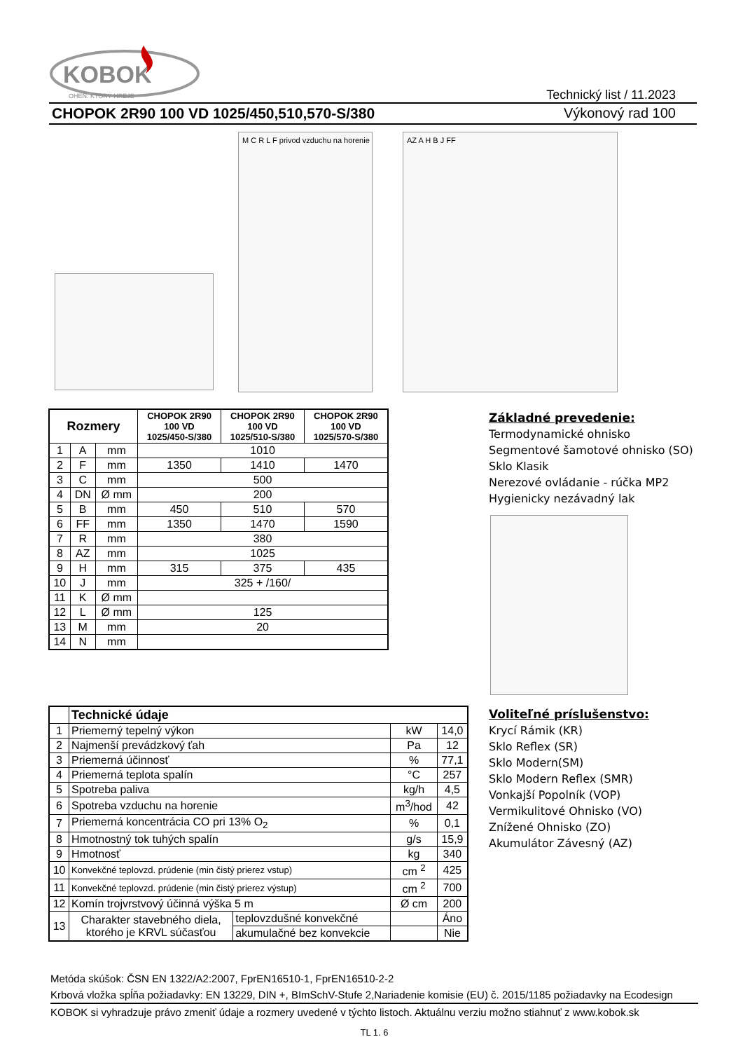KOBOK
OHEŇ, KTORÝ HREJE
Technický list / 11.2023
CHOPOK 2R90 100 VD 1025/450,510,570-S/380 Výkonový rad 100
M C R L F privod vzduchu na horenie
AZ A H B J FF
| Rozmery | | | CHOPOK 2R90 100 VD 1025/450-S/380 | CHOPOK 2R90 100 VD 1025/510-S/380 | CHOPOK 2R90 100 VD 1025/570-S/380 |
| --- | --- | --- | --- | --- | --- |
| 1 | A | mm | 1010 | | |
| 2 | F | mm | 1350 | 1410 | 1470 |
| 3 | C | mm | 500 | | |
| 4 | DN | Ø mm | 200 | | |
| 5 | B | mm | 450 | 510 | 570 |
| 6 | FF | mm | 1350 | 1470 | 1590 |
| 7 | R | mm | 380 | | |
| 8 | AZ | mm | 1025 | | |
| 9 | H | mm | 315 | 375 | 435 |
| 10 | J | mm | 325 + /160/ | | |
| 11 | K | Ø mm | | | |
| 12 | L | Ø mm | 125 | | |
| 13 | M | mm | 20 | | |
| 14 | N | mm | | | |
Základné prevedenie:
Termodynamické ohnisko
Segmentové šamotové ohnisko (SO)
Sklo Klasik
Nerezové ovládanie - rúčka MP2
Hygienicky nezávadný lak
| | Technické údaje | | | |
| --- | --- | --- | --- | --- |
| 1 | Priemerný tepelný výkon | | kW | 14,0 |
| 2 | Najmenší prevádzkový ťah | | Pa | 12 |
| 3 | Priemerná účinnosť | | % | 77,1 |
| 4 | Priemerná teplota spalín | | °C | 257 |
| 5 | Spotreba paliva | | kg/h | 4,5 |
| 6 | Spotreba vzduchu na horenie | | m<sup>3</sup>/hod | 42 |
| 7 | Priemerná koncentrácia CO pri 13% O<sub>2</sub> | | % | 0,1 |
| 8 | Hmotnostný tok tuhých spalín | | g/s | 15,9 |
| 9 | Hmotnosť | | kg | 340 |
| 10 | Konvekčné teplovzd. prúdenie (min čistý prierez vstup) | | cm <sup>2</sup> | 425 |
| 11 | Konvekčné teplovzd. prúdenie (min čistý prierez výstup) | | cm <sup>2</sup> | 700 |
| 12 | Komín trojvrstvový účinná výška 5 m | | Ø cm | 200 |
| 13 | Charakter stavebného diela, ktorého je KRVL súčasťou | teplovzdušné konvekčné | | Áno |
| | | akumulačné bez konvekcie | | Nie |
Voliteľné príslušenstvo:
Krycí Rámik (KR)
Sklo Reflex (SR)
Sklo Modern(SM)
Sklo Modern Reflex (SMR)
Vonkajší Popolník (VOP)
Vermikulitové Ohnisko (VO)
Znížené Ohnisko (ZO)
Akumulátor Závesný (AZ)
Metóda skúšok: ČSN EN 1322/A2:2007, FprEN16510-1, FprEN16510-2-2
Krbová vložka spĺňa požiadavky: EN 13229, DIN +, BImSchV-Stufe 2,Nariadenie komisie (EU) č. 2015/1185 požiadavky na Ecodesign
KOBOK si vyhradzuje právo zmeniť údaje a rozmery uvedené v týchto listoch. Aktuálnu verziu možno stiahnuť z www.kobok.sk
TL 1. 6